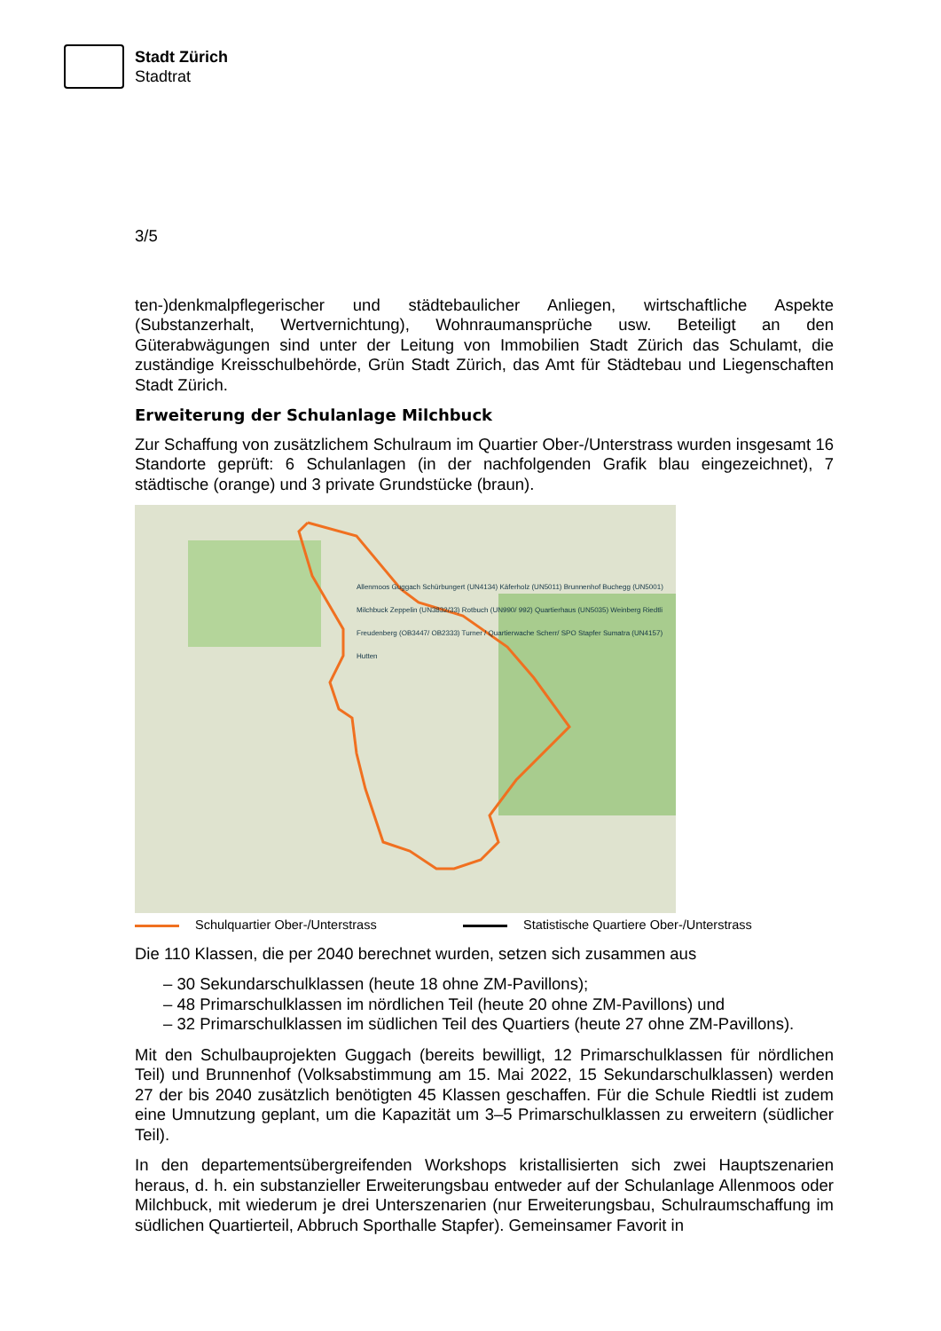Stadt Zürich
Stadtrat
3/5
ten-)denkmalpflegerischer und städtebaulicher Anliegen, wirtschaftliche Aspekte (Substanzerhalt, Wertvernichtung), Wohnraumansprüche usw. Beteiligt an den Güterabwägungen sind unter der Leitung von Immobilien Stadt Zürich das Schulamt, die zuständige Kreisschulbehörde, Grün Stadt Zürich, das Amt für Städtebau und Liegenschaften Stadt Zürich.
Erweiterung der Schulanlage Milchbuck
Zur Schaffung von zusätzlichem Schulraum im Quartier Ober-/Unterstrass wurden insgesamt 16 Standorte geprüft: 6 Schulanlagen (in der nachfolgenden Grafik blau eingezeichnet), 7 städtische (orange) und 3 private Grundstücke (braun).
Allenmoos Guggach Schürbungert (UN4134) Käferholz (UN5011) Brunnenhof Buchegg (UN5001) Milchbuck Zeppelin (UN3832/33) Rotbuch (UN990/ 992) Quartierhaus (UN5035) Weinberg Riedtli Freudenberg (OB3447/ OB2333) Turner / Quartierwache Scherr/ SPO Stapfer Sumatra (UN4157) Hutten
Schulquartier Ober-/Unterstrass Statistische Quartiere Ober-/Unterstrass
Die 110 Klassen, die per 2040 berechnet wurden, setzen sich zusammen aus
– 30 Sekundarschulklassen (heute 18 ohne ZM-Pavillons);
– 48 Primarschulklassen im nördlichen Teil (heute 20 ohne ZM-Pavillons) und
– 32 Primarschulklassen im südlichen Teil des Quartiers (heute 27 ohne ZM-Pavillons).
Mit den Schulbauprojekten Guggach (bereits bewilligt, 12 Primarschulklassen für nördlichen Teil) und Brunnenhof (Volksabstimmung am 15. Mai 2022, 15 Sekundarschulklassen) werden 27 der bis 2040 zusätzlich benötigten 45 Klassen geschaffen. Für die Schule Riedtli ist zudem eine Umnutzung geplant, um die Kapazität um 3–5 Primarschulklassen zu erweitern (südlicher Teil).
In den departementsübergreifenden Workshops kristallisierten sich zwei Hauptszenarien heraus, d. h. ein substanzieller Erweiterungsbau entweder auf der Schulanlage Allenmoos oder Milchbuck, mit wiederum je drei Unterszenarien (nur Erweiterungsbau, Schulraumschaffung im südlichen Quartierteil, Abbruch Sporthalle Stapfer). Gemeinsamer Favorit in